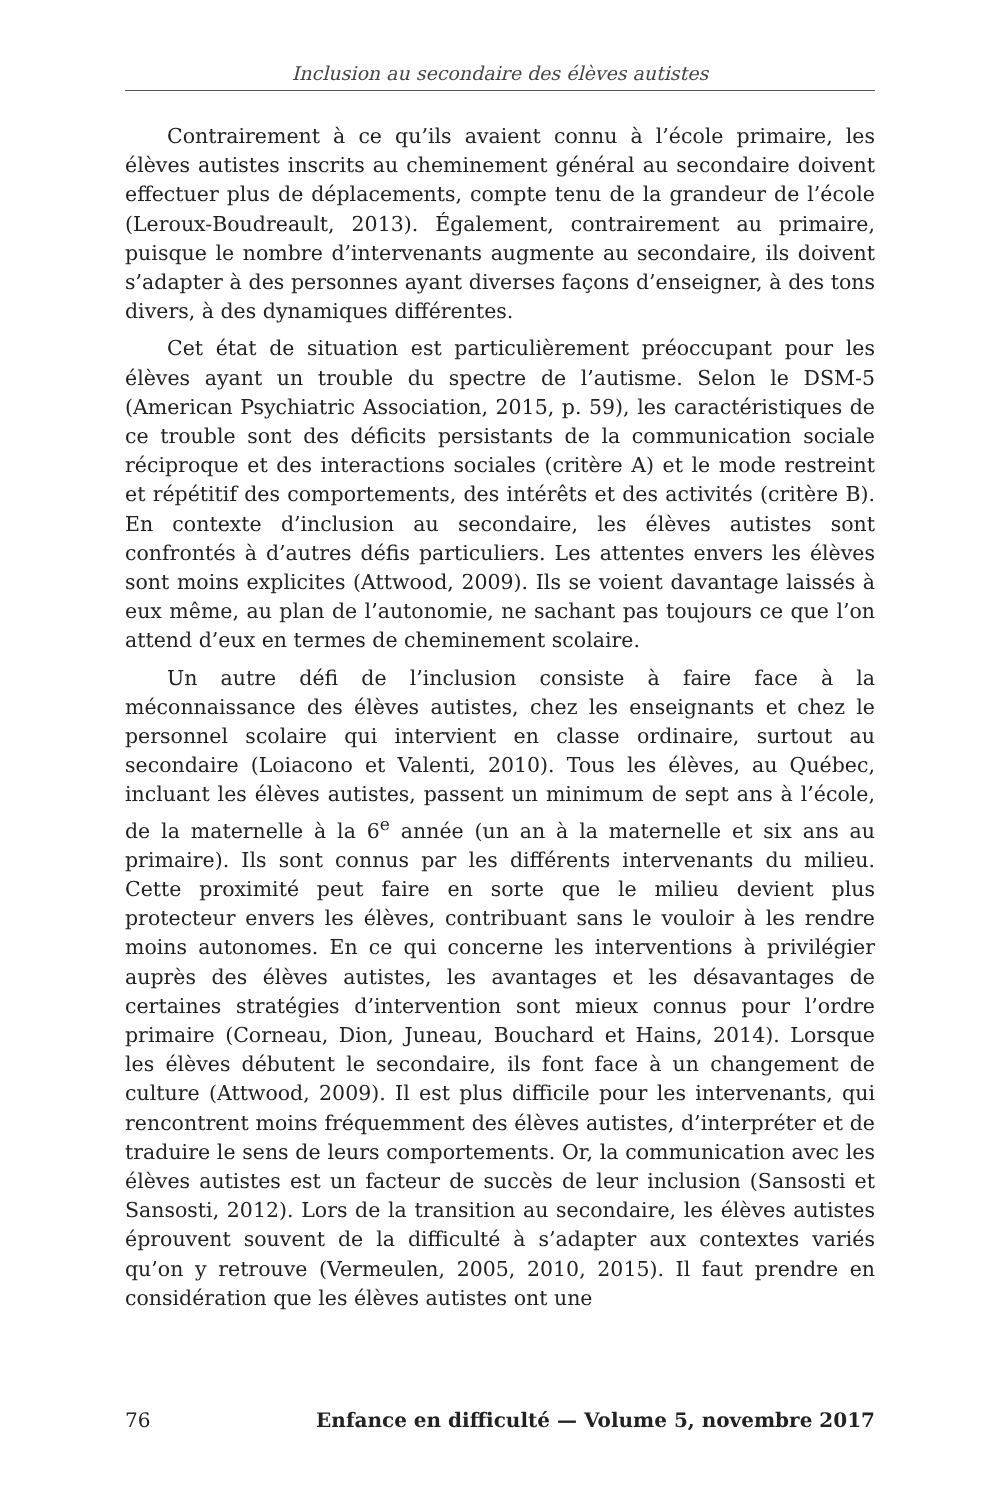Inclusion au secondaire des élèves autistes
Contrairement à ce qu’ils avaient connu à l’école primaire, les élèves autistes inscrits au cheminement général au secondaire doivent effectuer plus de déplacements, compte tenu de la grandeur de l’école (Leroux-Boudreault, 2013). Également, contrairement au primaire, puisque le nombre d’intervenants augmente au secondaire, ils doivent s’adapter à des personnes ayant diverses façons d’enseigner, à des tons divers, à des dynamiques différentes.
Cet état de situation est particulièrement préoccupant pour les élèves ayant un trouble du spectre de l’autisme. Selon le DSM-5 (American Psychiatric Association, 2015, p. 59), les caractéristiques de ce trouble sont des déficits persistants de la communication sociale réciproque et des interactions sociales (critère A) et le mode restreint et répétitif des comportements, des intérêts et des activités (critère B). En contexte d’inclusion au secondaire, les élèves autistes sont confrontés à d’autres défis particuliers. Les attentes envers les élèves sont moins explicites (Attwood, 2009). Ils se voient davantage laissés à eux même, au plan de l’autonomie, ne sachant pas toujours ce que l’on attend d’eux en termes de cheminement scolaire.
Un autre défi de l’inclusion consiste à faire face à la méconnaissance des élèves autistes, chez les enseignants et chez le personnel scolaire qui intervient en classe ordinaire, surtout au secondaire (Loiacono et Valenti, 2010). Tous les élèves, au Québec, incluant les élèves autistes, passent un minimum de sept ans à l’école, de la maternelle à la 6<sup>e</sup> année (un an à la maternelle et six ans au primaire). Ils sont connus par les différents intervenants du milieu. Cette proximité peut faire en sorte que le milieu devient plus protecteur envers les élèves, contribuant sans le vouloir à les rendre moins autonomes. En ce qui concerne les interventions à privilégier auprès des élèves autistes, les avantages et les désavantages de certaines stratégies d’intervention sont mieux connus pour l’ordre primaire (Corneau, Dion, Juneau, Bouchard et Hains, 2014). Lorsque les élèves débutent le secondaire, ils font face à un changement de culture (Attwood, 2009). Il est plus difficile pour les intervenants, qui rencontrent moins fréquemment des élèves autistes, d’interpréter et de traduire le sens de leurs comportements. Or, la communication avec les élèves autistes est un facteur de succès de leur inclusion (Sansosti et Sansosti, 2012). Lors de la transition au secondaire, les élèves autistes éprouvent souvent de la difficulté à s’adapter aux contextes variés qu’on y retrouve (Vermeulen, 2005, 2010, 2015). Il faut prendre en considération que les élèves autistes ont une
76 Enfance en difficulté — Volume 5, novembre 2017